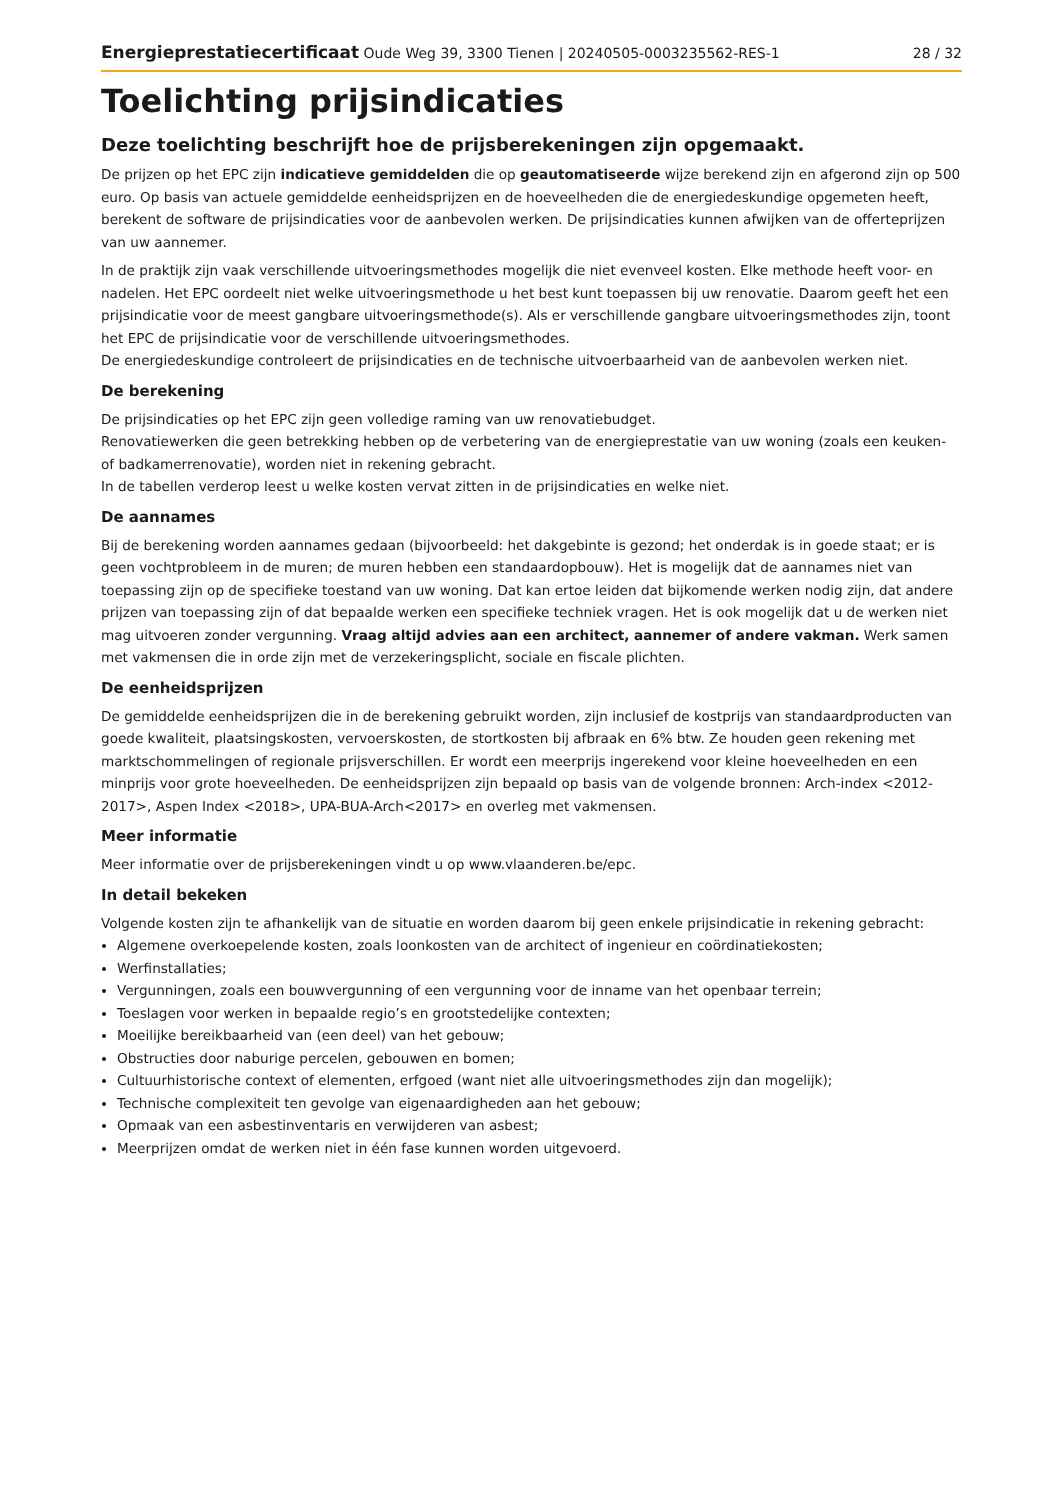Energieprestatiecertificaat Oude Weg 39, 3300 Tienen | 20240505-0003235562-RES-1 28 / 32
Toelichting prijsindicaties
Deze toelichting beschrijft hoe de prijsberekeningen zijn opgemaakt.
De prijzen op het EPC zijn indicatieve gemiddelden die op geautomatiseerde wijze berekend zijn en afgerond zijn op 500 euro. Op basis van actuele gemiddelde eenheidsprijzen en de hoeveelheden die de energiedeskundige opgemeten heeft, berekent de software de prijsindicaties voor de aanbevolen werken. De prijsindicaties kunnen afwijken van de offerteprijzen van uw aannemer.
In de praktijk zijn vaak verschillende uitvoeringsmethodes mogelijk die niet evenveel kosten. Elke methode heeft voor- en nadelen. Het EPC oordeelt niet welke uitvoeringsmethode u het best kunt toepassen bij uw renovatie. Daarom geeft het een prijsindicatie voor de meest gangbare uitvoeringsmethode(s). Als er verschillende gangbare uitvoeringsmethodes zijn, toont het EPC de prijsindicatie voor de verschillende uitvoeringsmethodes.
De energiedeskundige controleert de prijsindicaties en de technische uitvoerbaarheid van de aanbevolen werken niet.
De berekening
De prijsindicaties op het EPC zijn geen volledige raming van uw renovatiebudget.
Renovatiewerken die geen betrekking hebben op de verbetering van de energieprestatie van uw woning (zoals een keuken- of badkamerrenovatie), worden niet in rekening gebracht.
In de tabellen verderop leest u welke kosten vervat zitten in de prijsindicaties en welke niet.
De aannames
Bij de berekening worden aannames gedaan (bijvoorbeeld: het dakgebinte is gezond; het onderdak is in goede staat; er is geen vochtprobleem in de muren; de muren hebben een standaardopbouw). Het is mogelijk dat de aannames niet van toepassing zijn op de specifieke toestand van uw woning. Dat kan ertoe leiden dat bijkomende werken nodig zijn, dat andere prijzen van toepassing zijn of dat bepaalde werken een specifieke techniek vragen. Het is ook mogelijk dat u de werken niet mag uitvoeren zonder vergunning. Vraag altijd advies aan een architect, aannemer of andere vakman. Werk samen met vakmensen die in orde zijn met de verzekeringsplicht, sociale en fiscale plichten.
De eenheidsprijzen
De gemiddelde eenheidsprijzen die in de berekening gebruikt worden, zijn inclusief de kostprijs van standaardproducten van goede kwaliteit, plaatsingskosten, vervoerskosten, de stortkosten bij afbraak en 6% btw. Ze houden geen rekening met marktschommelingen of regionale prijsverschillen. Er wordt een meerprijs ingerekend voor kleine hoeveelheden en een minprijs voor grote hoeveelheden. De eenheidsprijzen zijn bepaald op basis van de volgende bronnen: Arch-index <2012-2017>, Aspen Index <2018>, UPA-BUA-Arch<2017> en overleg met vakmensen.
Meer informatie
Meer informatie over de prijsberekeningen vindt u op www.vlaanderen.be/epc.
In detail bekeken
Volgende kosten zijn te afhankelijk van de situatie en worden daarom bij geen enkele prijsindicatie in rekening gebracht:
Algemene overkoepelende kosten, zoals loonkosten van de architect of ingenieur en coördinatiekosten;
Werfinstallaties;
Vergunningen, zoals een bouwvergunning of een vergunning voor de inname van het openbaar terrein;
Toeslagen voor werken in bepaalde regio’s en grootstedelijke contexten;
Moeilijke bereikbaarheid van (een deel) van het gebouw;
Obstructies door naburige percelen, gebouwen en bomen;
Cultuurhistorische context of elementen, erfgoed (want niet alle uitvoeringsmethodes zijn dan mogelijk);
Technische complexiteit ten gevolge van eigenaardigheden aan het gebouw;
Opmaak van een asbestinventaris en verwijderen van asbest;
Meerprijzen omdat de werken niet in één fase kunnen worden uitgevoerd.